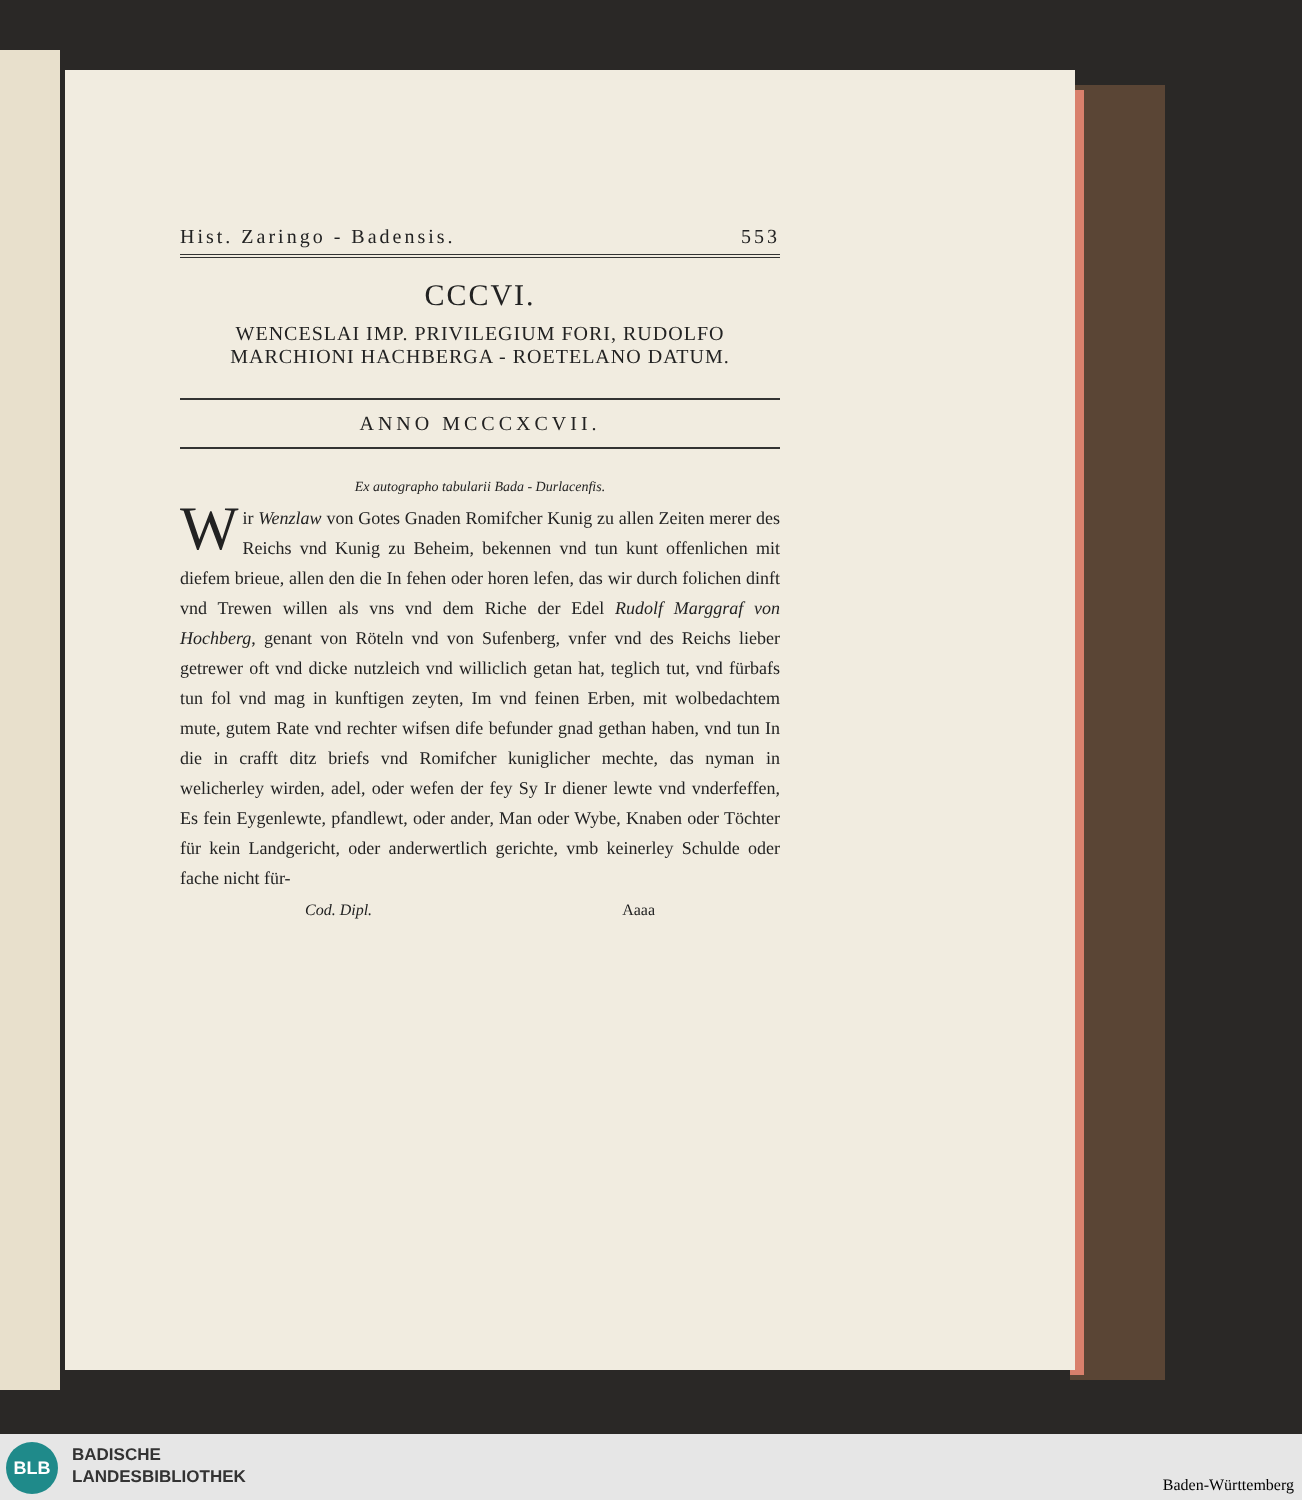Hist. Zaringo - Badensis. 553
CCCVI.
WENCESLAI IMP. PRIVILEGIUM FORI, RUDOLFO MARCHIONI HACHBERGA - ROETELANO DATUM.
ANNO MCCCXCVII.
Ex autographo tabularii Bada - Durlacenfis.
Wir Wenzlaw von Gotes Gnaden Romifcher Kunig zu allen Zeiten merer des Reichs vnd Kunig zu Beheim, bekennen vnd tun kunt offenlichen mit diefem brieue, allen den die In fehen oder horen lefen, das wir durch folichen dinft vnd Trewen willen als vns vnd dem Riche der Edel Rudolf Marggraf von Hochberg, genant von Röteln vnd von Sufenberg, vnfer vnd des Reichs lieber getrewer oft vnd dicke nutzleich vnd williclich getan hat, teglich tut, vnd fürbafs tun fol vnd mag in kunftigen zeyten, Im vnd feinen Erben, mit wolbedachtem mute, gutem Rate vnd rechter wifsen dife befunder gnad gethan haben, vnd tun In die in crafft ditz briefs vnd Romifcher kuniglicher mechte, das nyman in welicherley wirden, adel, oder wefen der fey Sy Ir diener lewte vnd vnderfeffen, Es fein Eygenlewte, pfandlewt, oder ander, Man oder Wybe, Knaben oder Töchter für kein Landgericht, oder anderwertlich gerichte, vmb keinerley Schulde oder fache nicht für-
Cod. Dipl. Aaaa
BLB
BADISCHE
LANDESBIBLIOTHEK
Baden-Württemberg